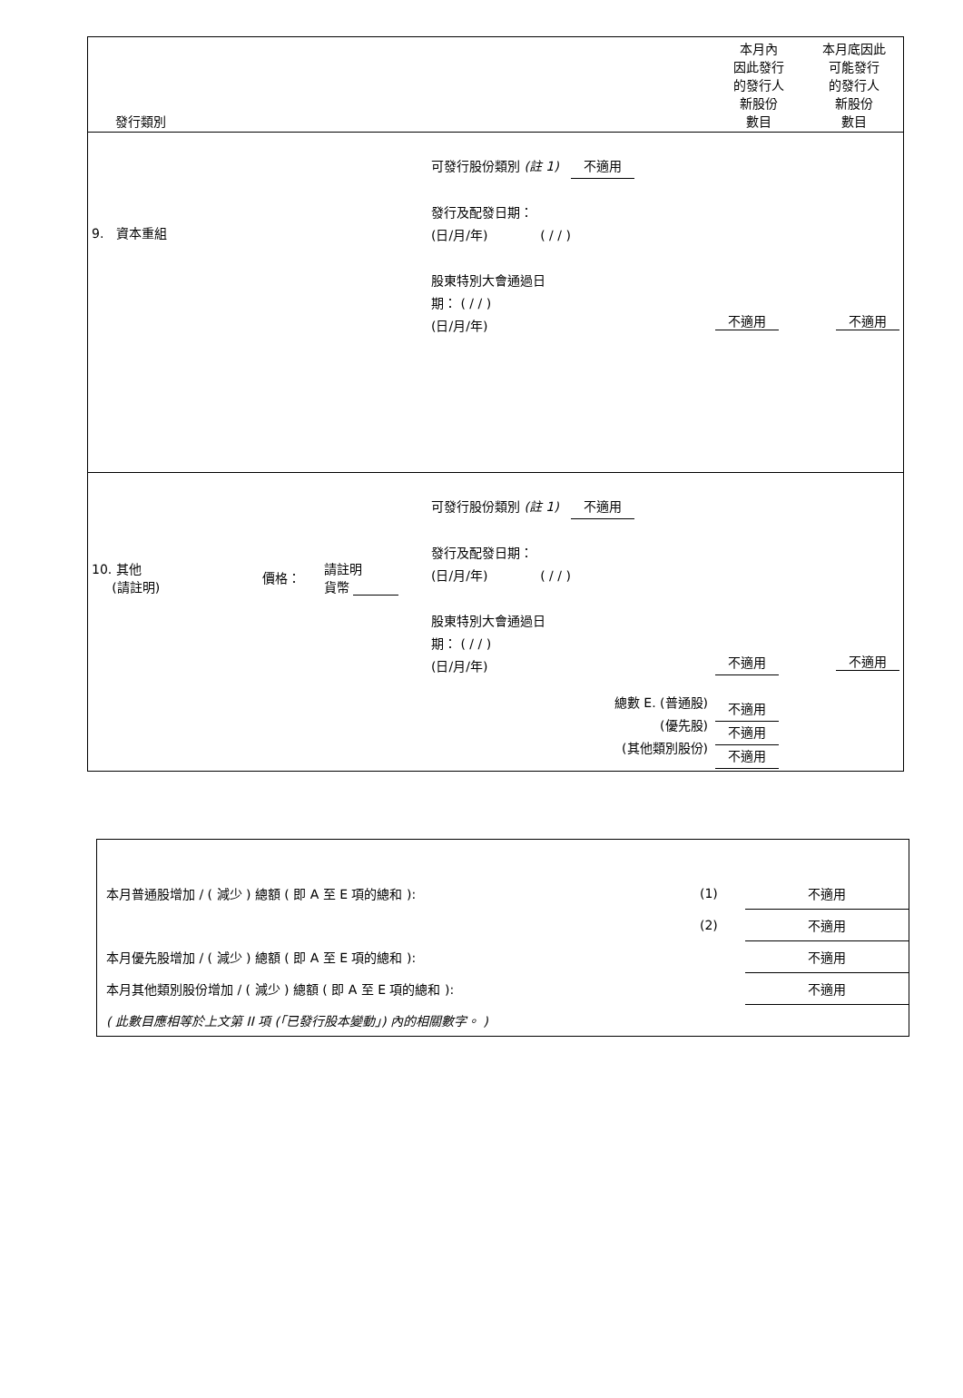| 發行類別 | | | | 本月內 因此發行 的發行人 新股份 數目 | 本月底因此 可能發行 的發行人 新股份 數目 |
| 9. 資本重組 | | | 可發行股份類別 (註 1) 不適用 發行及配發日期： (日/月/年) ( / / ) 股東特別大會通過日 期： ( / / ) (日/月/年) | 不適用 | 不適用 |
| 10. 其他 (請註明) | 價格： | 請註明 貨幣 | 可發行股份類別 (註 1) 不適用 發行及配發日期： (日/月/年) ( / / ) 股東特別大會通過日 期： ( / / ) (日/月/年) 總數 E. (普通股) (優先股) (其他類別股份) | 不適用 不適用 不適用 不適用 | 不適用 |
| 本月普通股增加 / ( 減少 ) 總額 ( 即 A 至 E 項的總和 ): | (1) | 不適用 |
| | (2) | 不適用 |
| 本月優先股增加 / ( 減少 ) 總額 ( 即 A 至 E 項的總和 ): | | 不適用 |
| 本月其他類別股份增加 / ( 減少 ) 總額 ( 即 A 至 E 項的總和 ): | | 不適用 |
| ( 此數目應相等於上文第 II 項 (「已發行股本變動」) 內的相關數字。 ) | | |